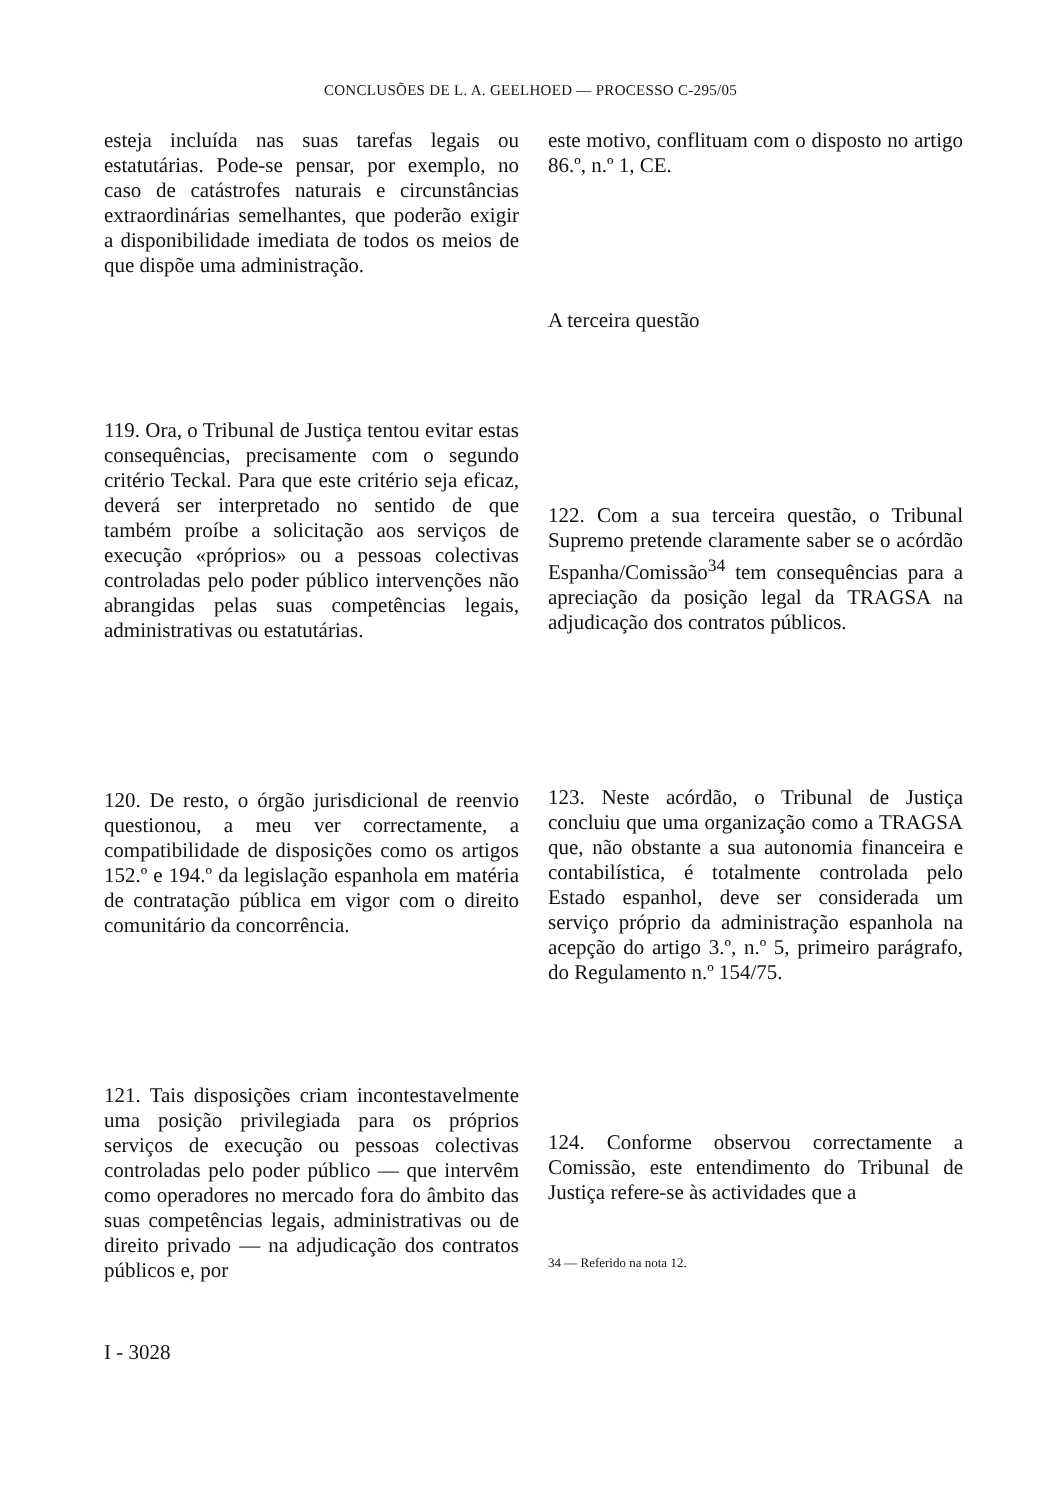CONCLUSÕES DE L. A. GEELHOED — PROCESSO C-295/05
esteja incluída nas suas tarefas legais ou estatutárias. Pode-se pensar, por exemplo, no caso de catástrofes naturais e circunstâncias extraordinárias semelhantes, que poderão exigir a disponibilidade imediata de todos os meios de que dispõe uma administração.
119. Ora, o Tribunal de Justiça tentou evitar estas consequências, precisamente com o segundo critério Teckal. Para que este critério seja eficaz, deverá ser interpretado no sentido de que também proíbe a solicitação aos serviços de execução «próprios» ou a pessoas colectivas controladas pelo poder público intervenções não abrangidas pelas suas competências legais, administrativas ou estatutárias.
120. De resto, o órgão jurisdicional de reenvio questionou, a meu ver correctamente, a compatibilidade de disposições como os artigos 152.º e 194.º da legislação espanhola em matéria de contratação pública em vigor com o direito comunitário da concorrência.
121. Tais disposições criam incontestavelmente uma posição privilegiada para os próprios serviços de execução ou pessoas colectivas controladas pelo poder público — que intervêm como operadores no mercado fora do âmbito das suas competências legais, administrativas ou de direito privado — na adjudicação dos contratos públicos e, por
este motivo, conflituam com o disposto no artigo 86.º, n.º 1, CE.
A terceira questão
122. Com a sua terceira questão, o Tribunal Supremo pretende claramente saber se o acórdão Espanha/Comissão<sup>34</sup> tem consequências para a apreciação da posição legal da TRAGSA na adjudicação dos contratos públicos.
123. Neste acórdão, o Tribunal de Justiça concluiu que uma organização como a TRAGSA que, não obstante a sua autonomia financeira e contabilística, é totalmente controlada pelo Estado espanhol, deve ser considerada um serviço próprio da administração espanhola na acepção do artigo 3.º, n.º 5, primeiro parágrafo, do Regulamento n.º 154/75.
124. Conforme observou correctamente a Comissão, este entendimento do Tribunal de Justiça refere-se às actividades que a
34 — Referido na nota 12.
I - 3028